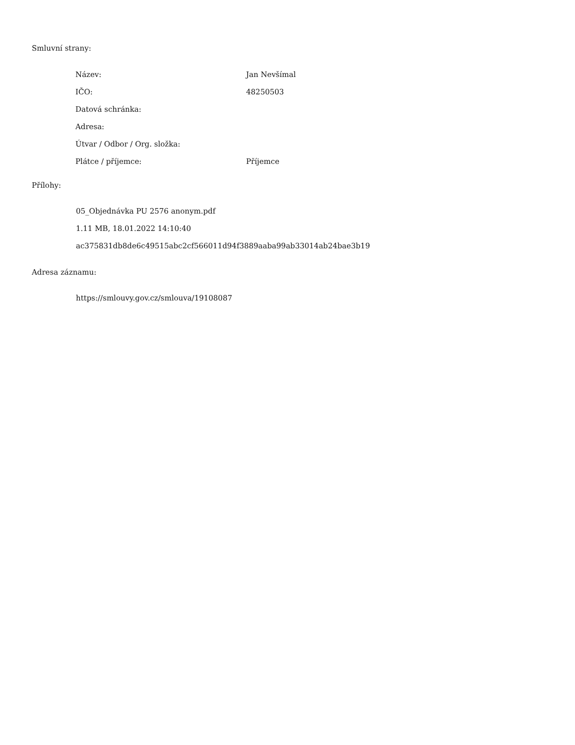Smluvní strany:
| Název: | Jan Nevšímal |
| IČO: | 48250503 |
| Datová schránka: | |
| Adresa: | |
| Útvar / Odbor / Org. složka: | |
| Plátce / příjemce: | Příjemce |
Přílohy:
05_Objednávka PU 2576 anonym.pdf
1.11 MB, 18.01.2022 14:10:40
ac375831db8de6c49515abc2cf566011d94f3889aaba99ab33014ab24bae3b19
Adresa záznamu:
https://smlouvy.gov.cz/smlouva/19108087